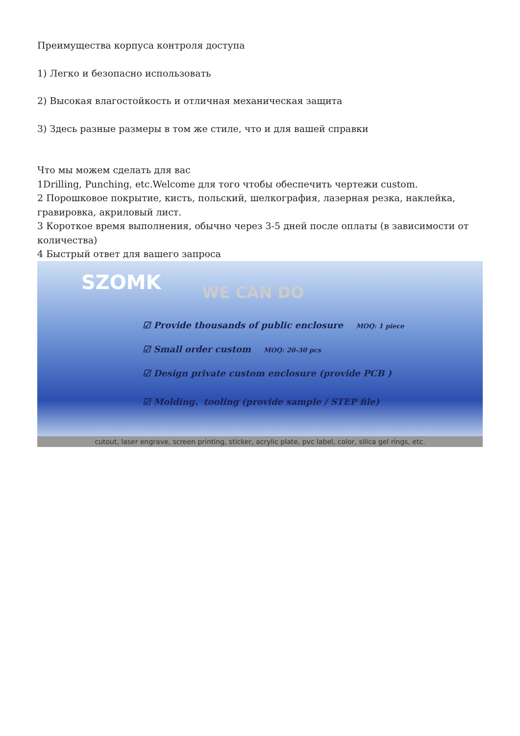Преимущества корпуса контроля доступа
1) Легко и безопасно использовать
2) Высокая влагостойкость и отличная механическая защита
3) Здесь разные размеры в том же стиле, что и для вашей справки
Что мы можем сделать для вас
1Drilling, Punching, etc.Welcome для того чтобы обеспечить чертежи custom.
2 Порошковое покрытие, кисть, польский, шелкография, лазерная резка, наклейка, гравировка, акриловый лист.
3 Короткое время выполнения, обычно через 3-5 дней после оплаты (в зависимости от количества)
4 Быстрый ответ для вашего запроса
SZOMK WE CAN DO
☑ Provide thousands of public enclosure MOQ: 1 piece
☑ Small order custom MOQ: 20-30 pcs
☑ Design private custom enclosure (provide PCB )
☑ Molding、tooling (provide sample / STEP file)
cutout, laser engrave, screen printing, sticker, acrylic plate, pvc label, color, silica gel rings, etc.